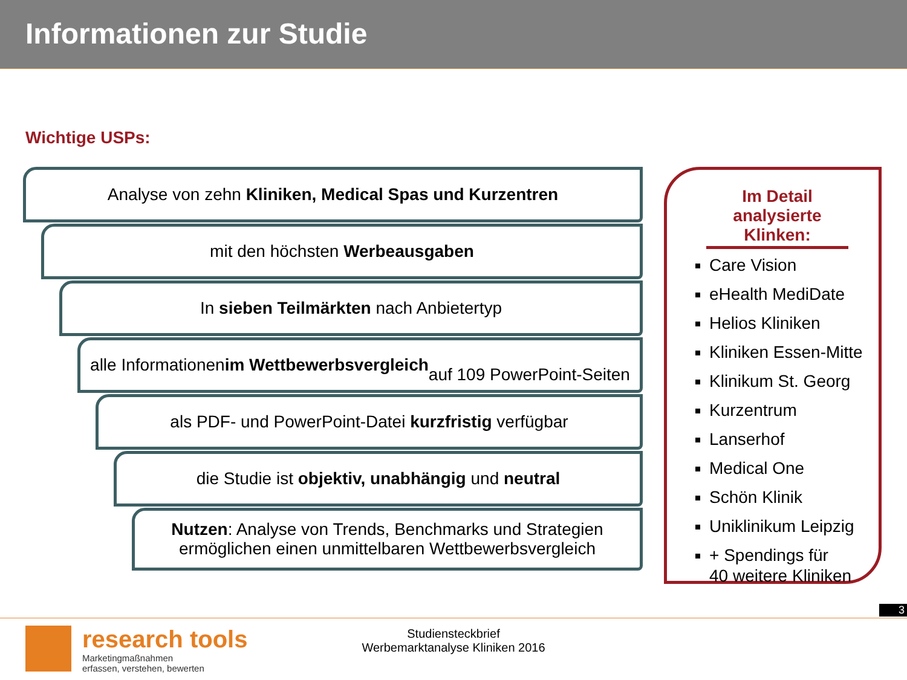Informationen zur Studie
Wichtige USPs:
Analyse von zehn Kliniken, Medical Spas und Kurzentren
mit den höchsten Werbeausgaben
In sieben Teilmärkten nach Anbietertyp
alle Informationen im Wettbewerbsvergleich
auf 109 PowerPoint-Seiten
als PDF- und PowerPoint-Datei kurzfristig verfügbar
die Studie ist objektiv, unabhängig und neutral
Nutzen: Analyse von Trends, Benchmarks und Strategien
ermöglichen einen unmittelbaren Wettbewerbsvergleich
Im Detail
analysierte Klinken:
Care Vision
eHealth MediDate
Helios Kliniken
Kliniken Essen-Mitte
Klinikum St. Georg
Kurzentrum
Lanserhof
Medical One
Schön Klinik
Uniklinikum Leipzig
+ Spendings für
40 weitere Kliniken
3
Studiensteckbrief
Werbemarktanalyse Kliniken 2016
research tools
Marketingmaßnahmen
erfassen, verstehen, bewerten